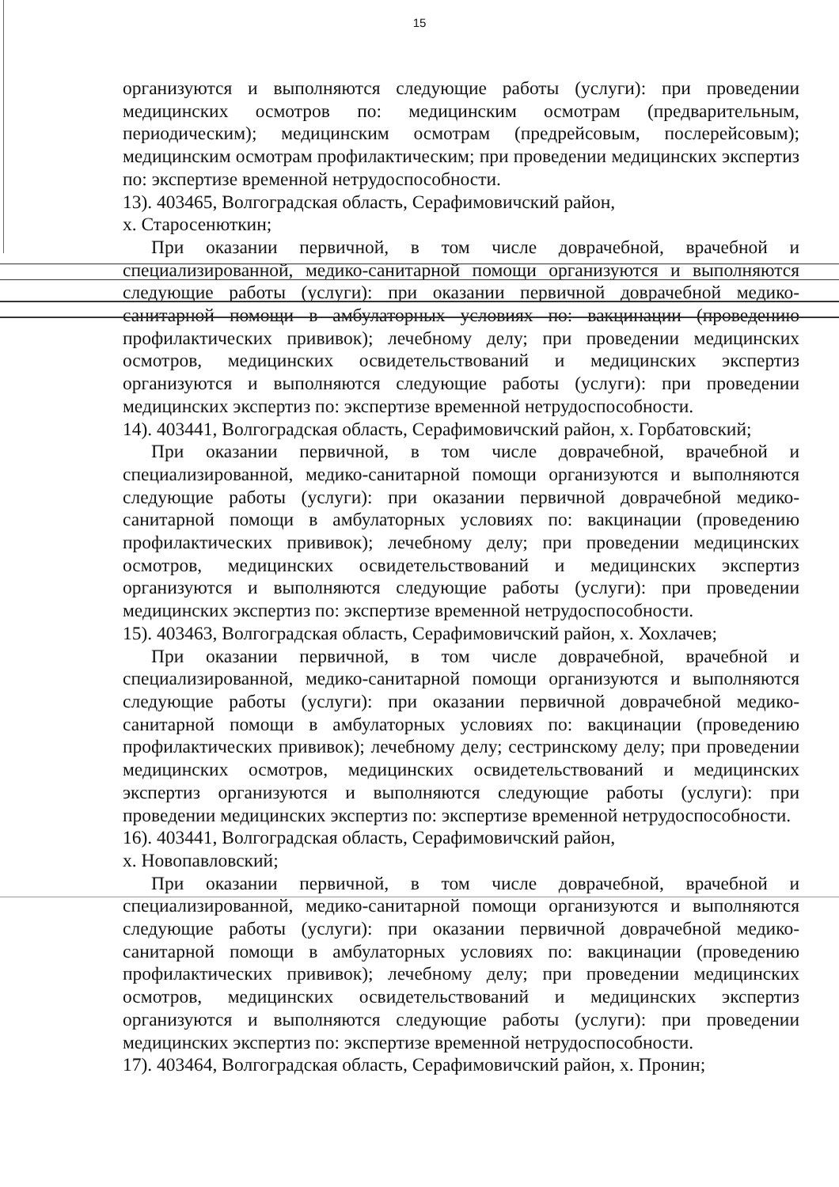15
организуются и выполняются следующие работы (услуги): при проведении медицинских осмотров по: медицинским осмотрам (предварительным, периодическим); медицинским осмотрам (предрейсовым, послерейсовым); медицинским осмотрам профилактическим; при проведении медицинских экспертиз по: экспертизе временной нетрудоспособности.
13). 403465, Волгоградская область, Серафимовичский район,
х. Старосенюткин;
При оказании первичной, в том числе доврачебной, врачебной и специализированной, медико-санитарной помощи организуются и выполняются следующие работы (услуги): при оказании первичной доврачебной медико-санитарной помощи в амбулаторных условиях по: вакцинации (проведению профилактических прививок); лечебному делу; при проведении медицинских осмотров, медицинских освидетельствований и медицинских экспертиз организуются и выполняются следующие работы (услуги): при проведении медицинских экспертиз по: экспертизе временной нетрудоспособности.
14). 403441, Волгоградская область, Серафимовичский район, х. Горбатовский;
При оказании первичной, в том числе доврачебной, врачебной и специализированной, медико-санитарной помощи организуются и выполняются следующие работы (услуги): при оказании первичной доврачебной медико-санитарной помощи в амбулаторных условиях по: вакцинации (проведению профилактических прививок); лечебному делу; при проведении медицинских осмотров, медицинских освидетельствований и медицинских экспертиз организуются и выполняются следующие работы (услуги): при проведении медицинских экспертиз по: экспертизе временной нетрудоспособности.
15). 403463, Волгоградская область, Серафимовичский район, х. Хохлачев;
При оказании первичной, в том числе доврачебной, врачебной и специализированной, медико-санитарной помощи организуются и выполняются следующие работы (услуги): при оказании первичной доврачебной медико-санитарной помощи в амбулаторных условиях по: вакцинации (проведению профилактических прививок); лечебному делу; сестринскому делу; при проведении медицинских осмотров, медицинских освидетельствований и медицинских экспертиз организуются и выполняются следующие работы (услуги): при проведении медицинских экспертиз по: экспертизе временной нетрудоспособности.
16). 403441, Волгоградская область, Серафимовичский район,
х. Новопавловский;
При оказании первичной, в том числе доврачебной, врачебной и специализированной, медико-санитарной помощи организуются и выполняются следующие работы (услуги): при оказании первичной доврачебной медико-санитарной помощи в амбулаторных условиях по: вакцинации (проведению профилактических прививок); лечебному делу; при проведении медицинских осмотров, медицинских освидетельствований и медицинских экспертиз организуются и выполняются следующие работы (услуги): при проведении медицинских экспертиз по: экспертизе временной нетрудоспособности.
17). 403464, Волгоградская область, Серафимовичский район, х. Пронин;